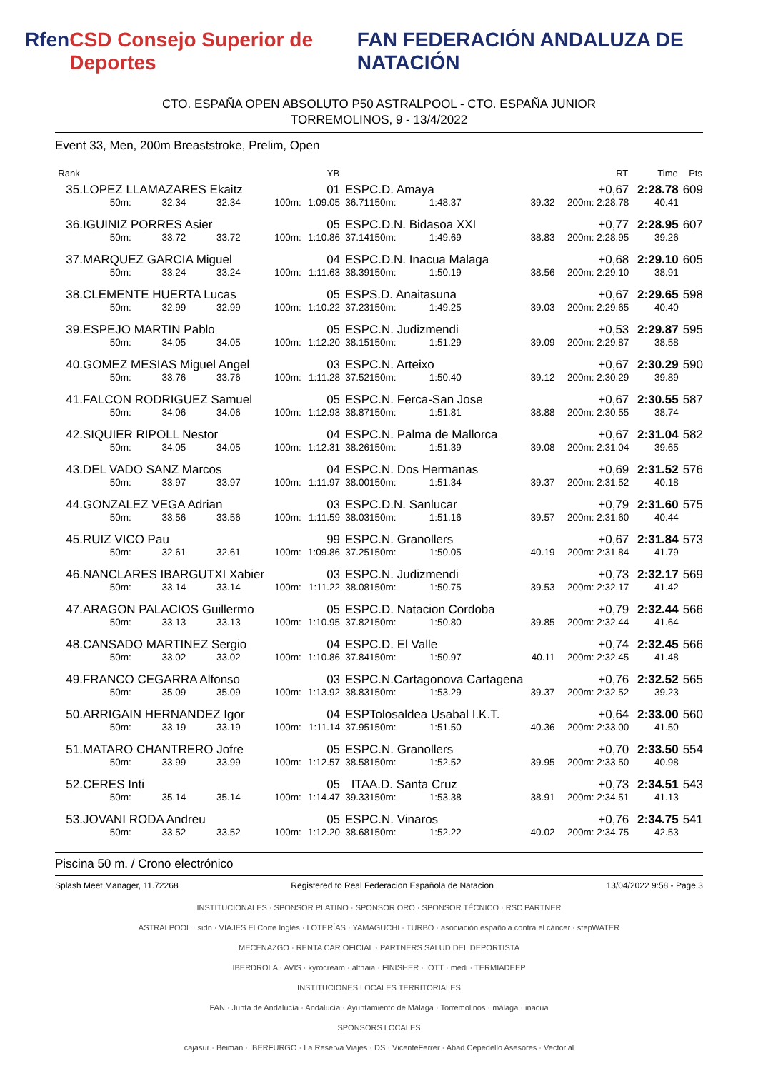Rfen CSD Consejo Superior de Deportes FAN FEDERACIÓN ANDALUZA DE NATACIÓN
CTO. ESPAÑA OPEN ABSOLUTO P50 ASTRALPOOL - CTO. ESPAÑA JUNIOR
TORREMOLINOS, 9 - 13/4/2022
Event 33, Men, 200m Breaststroke, Prelim, Open
| Rank | | | | | YB | | | | | RT | Time | Pts |
| --- | --- | --- | --- | --- | --- | --- | --- | --- | --- | --- | --- | --- |
| 35. | LOPEZ LLAMAZARES Ekaitz | | | | 01 | ESP | C.D. Amaya | | | +0,67 | 2:28.78 | 609 |
| | 50m: | 32.34 | 32.34 | 100m: | 1:09.05 | 36.71 | 150m: | 1:48.37 | 39.32 | 200m: 2:28.78 | 40.41 | |
| 36. | IGUINIZ PORRES Asier | | | | 05 | ESP | C.D.N. Bidasoa XXI | | | +0,77 | 2:28.95 | 607 |
| | 50m: | 33.72 | 33.72 | 100m: | 1:10.86 | 37.14 | 150m: | 1:49.69 | 38.83 | 200m: 2:28.95 | 39.26 | |
| 37. | MARQUEZ GARCIA Miguel | | | | 04 | ESP | C.D.N. Inacua Malaga | | | +0,68 | 2:29.10 | 605 |
| | 50m: | 33.24 | 33.24 | 100m: | 1:11.63 | 38.39 | 150m: | 1:50.19 | 38.56 | 200m: 2:29.10 | 38.91 | |
| 38. | CLEMENTE HUERTA Lucas | | | | 05 | ESP | S.D. Anaitasuna | | | +0,67 | 2:29.65 | 598 |
| | 50m: | 32.99 | 32.99 | 100m: | 1:10.22 | 37.23 | 150m: | 1:49.25 | 39.03 | 200m: 2:29.65 | 40.40 | |
| 39. | ESPEJO MARTIN Pablo | | | | 05 | ESP | C.N. Judizmendi | | | +0,53 | 2:29.87 | 595 |
| | 50m: | 34.05 | 34.05 | 100m: | 1:12.20 | 38.15 | 150m: | 1:51.29 | 39.09 | 200m: 2:29.87 | 38.58 | |
| 40. | GOMEZ MESIAS Miguel Angel | | | | 03 | ESP | C.N. Arteixo | | | +0,67 | 2:30.29 | 590 |
| | 50m: | 33.76 | 33.76 | 100m: | 1:11.28 | 37.52 | 150m: | 1:50.40 | 39.12 | 200m: 2:30.29 | 39.89 | |
| 41. | FALCON RODRIGUEZ Samuel | | | | 05 | ESP | C.N. Ferca-San Jose | | | +0,67 | 2:30.55 | 587 |
| | 50m: | 34.06 | 34.06 | 100m: | 1:12.93 | 38.87 | 150m: | 1:51.81 | 38.88 | 200m: 2:30.55 | 38.74 | |
| 42. | SIQUIER RIPOLL Nestor | | | | 04 | ESP | C.N. Palma de Mallorca | | | +0,67 | 2:31.04 | 582 |
| | 50m: | 34.05 | 34.05 | 100m: | 1:12.31 | 38.26 | 150m: | 1:51.39 | 39.08 | 200m: 2:31.04 | 39.65 | |
| 43. | DEL VADO SANZ Marcos | | | | 04 | ESP | C.N. Dos Hermanas | | | +0,69 | 2:31.52 | 576 |
| | 50m: | 33.97 | 33.97 | 100m: | 1:11.97 | 38.00 | 150m: | 1:51.34 | 39.37 | 200m: 2:31.52 | 40.18 | |
| 44. | GONZALEZ VEGA Adrian | | | | 03 | ESP | C.D.N. Sanlucar | | | +0,79 | 2:31.60 | 575 |
| | 50m: | 33.56 | 33.56 | 100m: | 1:11.59 | 38.03 | 150m: | 1:51.16 | 39.57 | 200m: 2:31.60 | 40.44 | |
| 45. | RUIZ VICO Pau | | | | 99 | ESP | C.N. Granollers | | | +0,67 | 2:31.84 | 573 |
| | 50m: | 32.61 | 32.61 | 100m: | 1:09.86 | 37.25 | 150m: | 1:50.05 | 40.19 | 200m: 2:31.84 | 41.79 | |
| 46. | NANCLARES IBARGUTXI Xabier | | | | 03 | ESP | C.N. Judizmendi | | | +0,73 | 2:32.17 | 569 |
| | 50m: | 33.14 | 33.14 | 100m: | 1:11.22 | 38.08 | 150m: | 1:50.75 | 39.53 | 200m: 2:32.17 | 41.42 | |
| 47. | ARAGON PALACIOS Guillermo | | | | 05 | ESP | C.D. Natacion Cordoba | | | +0,79 | 2:32.44 | 566 |
| | 50m: | 33.13 | 33.13 | 100m: | 1:10.95 | 37.82 | 150m: | 1:50.80 | 39.85 | 200m: 2:32.44 | 41.64 | |
| 48. | CANSADO MARTINEZ Sergio | | | | 04 | ESP | C.D. El Valle | | | +0,74 | 2:32.45 | 566 |
| | 50m: | 33.02 | 33.02 | 100m: | 1:10.86 | 37.84 | 150m: | 1:50.97 | 40.11 | 200m: 2:32.45 | 41.48 | |
| 49. | FRANCO CEGARRA Alfonso | | | | 03 | ESP | C.N.Cartagonova Cartagena | | | +0,76 | 2:32.52 | 565 |
| | 50m: | 35.09 | 35.09 | 100m: | 1:13.92 | 38.83 | 150m: | 1:53.29 | 39.37 | 200m: 2:32.52 | 39.23 | |
| 50. | ARRIGAIN HERNANDEZ Igor | | | | 04 | ESP | Tolosaldea Usabal I.K.T. | | | +0,64 | 2:33.00 | 560 |
| | 50m: | 33.19 | 33.19 | 100m: | 1:11.14 | 37.95 | 150m: | 1:51.50 | 40.36 | 200m: 2:33.00 | 41.50 | |
| 51. | MATARO CHANTRERO Jofre | | | | 05 | ESP | C.N. Granollers | | | +0,70 | 2:33.50 | 554 |
| | 50m: | 33.99 | 33.99 | 100m: | 1:12.57 | 38.58 | 150m: | 1:52.52 | 39.95 | 200m: 2:33.50 | 40.98 | |
| 52. | CERES Inti | | | | 05 | ITA | A.D. Santa Cruz | | | +0,73 | 2:34.51 | 543 |
| | 50m: | 35.14 | 35.14 | 100m: | 1:14.47 | 39.33 | 150m: | 1:53.38 | 38.91 | 200m: 2:34.51 | 41.13 | |
| 53. | JOVANI RODA Andreu | | | | 05 | ESP | C.N. Vinaros | | | +0,76 | 2:34.75 | 541 |
| | 50m: | 33.52 | 33.52 | 100m: | 1:12.20 | 38.68 | 150m: | 1:52.22 | 40.02 | 200m: 2:34.75 | 42.53 | |
Piscina 50 m. / Crono electrónico
Splash Meet Manager, 11.72268 Registered to Real Federacion Española de Natacion 13/04/2022 9:58 - Page 3
INSTITUCIONALES · SPONSOR PLATINO · SPONSOR ORO · SPONSOR TÉCNICO · RSC PARTNER
ASTRALPOOL · sidn · VIAJES El Corte Inglés · LOTERÍAS · YAMAGUCHI · TURBO · asociación española contra el cáncer · stepWATER
MECENAZGO · RENTA CAR OFICIAL · PARTNERS SALUD DEL DEPORTISTA
IBERDROLA · AVIS · kyrocream · althaia · FINISHER · IOTT · medi · TERMIADEEP
INSTITUCIONES LOCALES TERRITORIALES
FAN · Junta de Andalucía · Andalucía · Ayuntamiento de Málaga · Torremolinos · málaga · inacua
SPONSORS LOCALES
cajasur · Beiman · IBERFURGO · La Reserva Viajes · DS · VicenteFerrer · Abad Cepedello Asesores · Vectorial